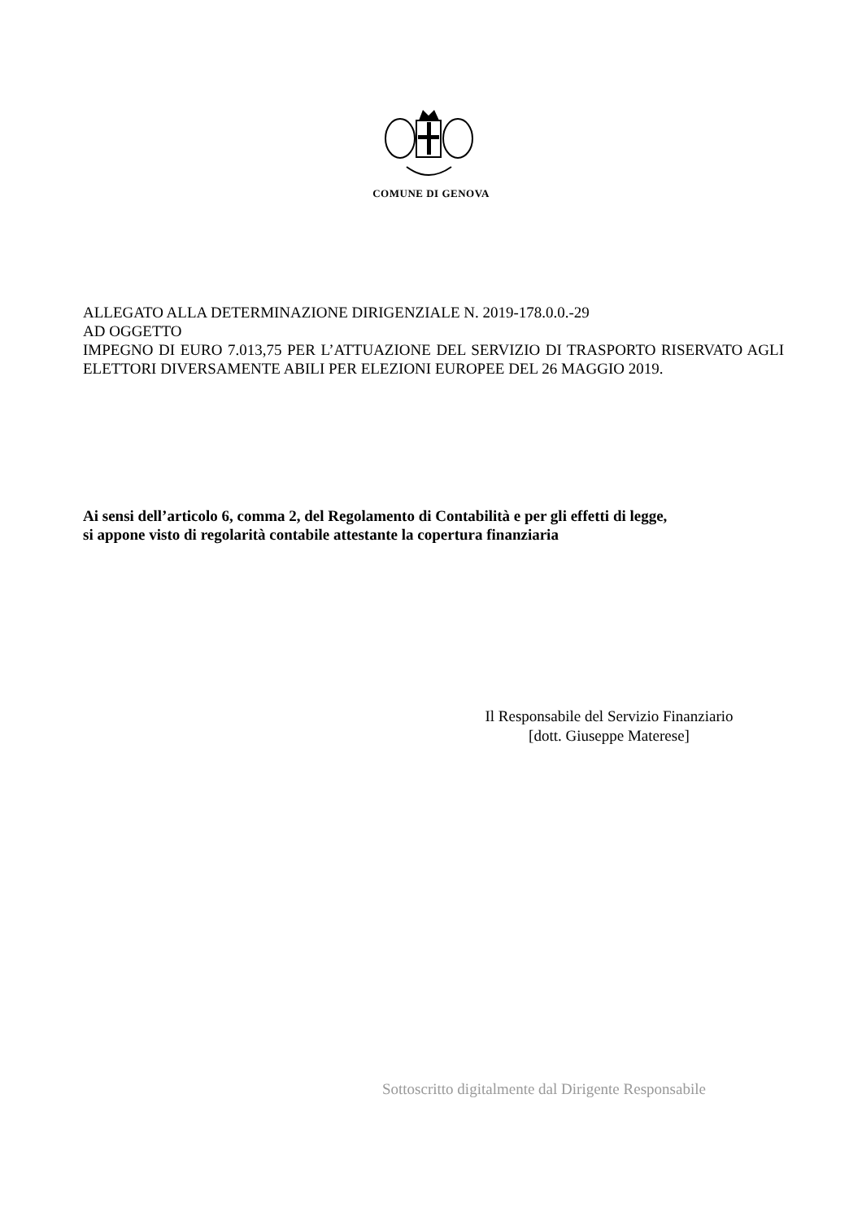COMUNE DI GENOVA
ALLEGATO ALLA DETERMINAZIONE DIRIGENZIALE N. 2019-178.0.0.-29
AD OGGETTO
IMPEGNO DI EURO 7.013,75 PER L’ATTUAZIONE DEL SERVIZIO DI TRASPORTO RISERVATO AGLI ELETTORI DIVERSAMENTE ABILI PER ELEZIONI EUROPEE DEL 26 MAGGIO 2019.
Ai sensi dell’articolo 6, comma 2, del Regolamento di Contabilità e per gli effetti di legge,
si appone visto di regolarità contabile attestante la copertura finanziaria
Il Responsabile del Servizio Finanziario
[dott. Giuseppe Materese]
Sottoscritto digitalmente dal Dirigente Responsabile